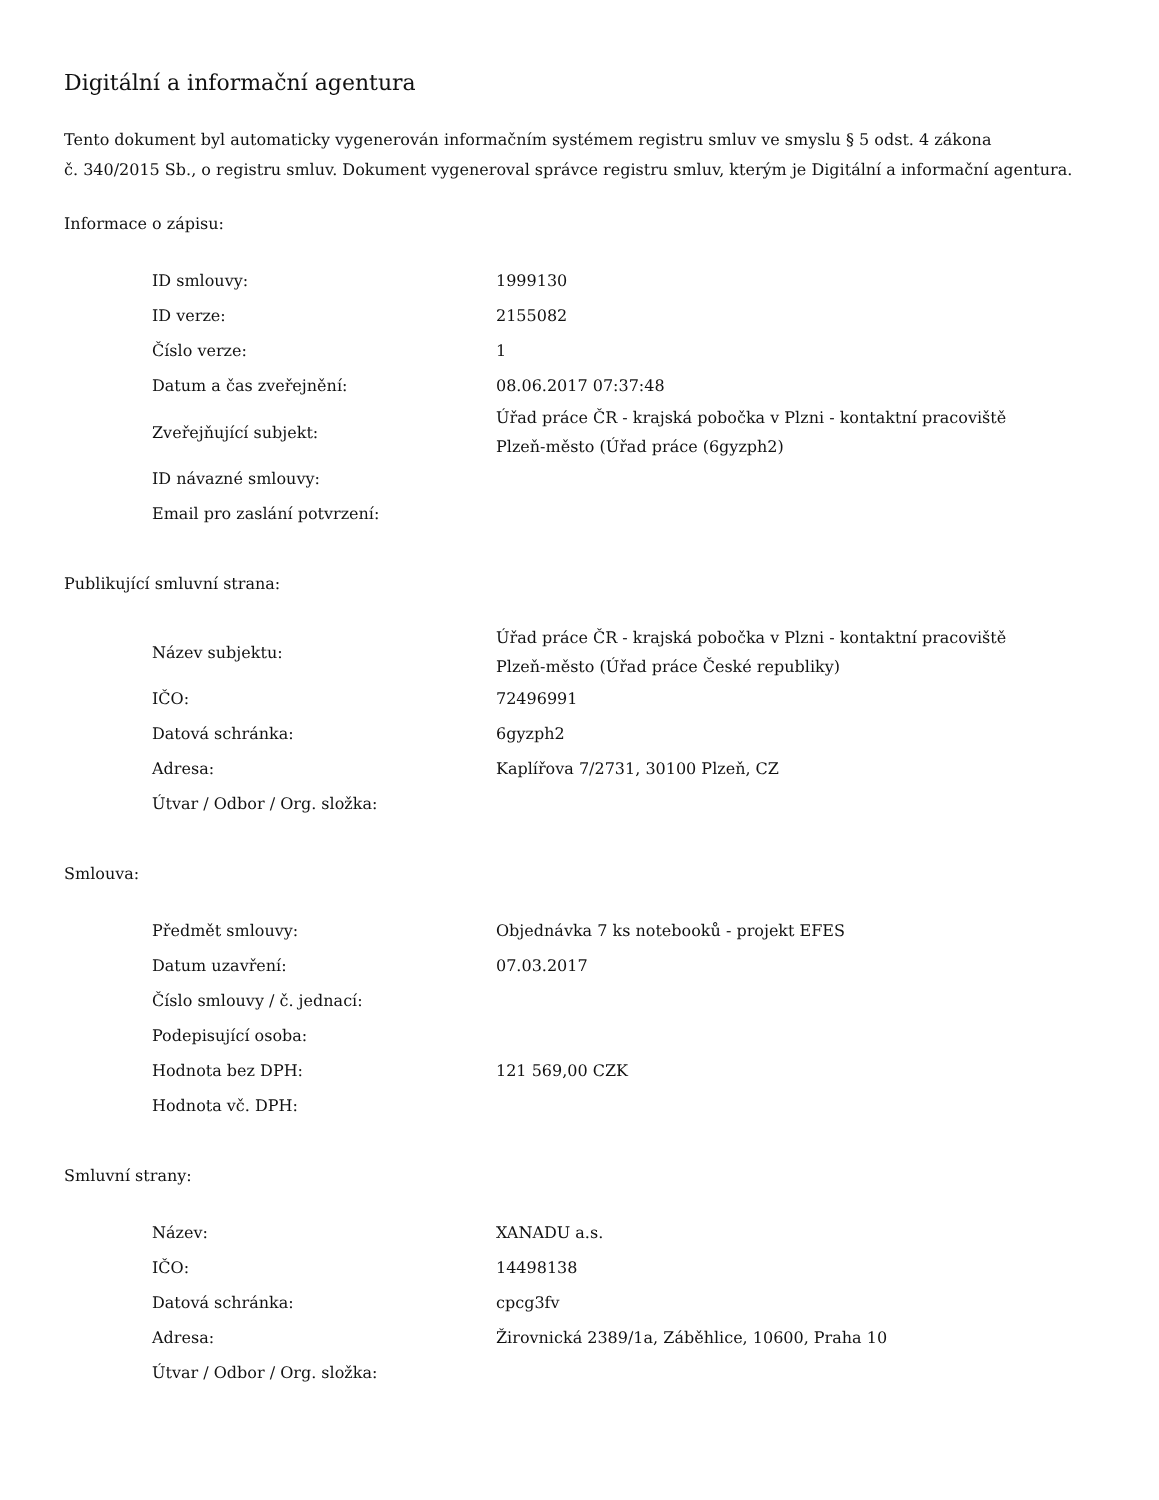Digitální a informační agentura
Tento dokument byl automaticky vygenerován informačním systémem registru smluv ve smyslu § 5 odst. 4 zákona
č. 340/2015 Sb., o registru smluv. Dokument vygeneroval správce registru smluv, kterým je Digitální a informační agentura.
Informace o zápisu:
| ID smlouvy: | 1999130 |
| ID verze: | 2155082 |
| Číslo verze: | 1 |
| Datum a čas zveřejnění: | 08.06.2017 07:37:48 |
| Zveřejňující subjekt: | Úřad práce ČR - krajská pobočka v Plzni - kontaktní pracoviště Plzeň-město (Úřad práce (6gyzph2) |
| ID návazné smlouvy: | |
| Email pro zaslání potvrzení: | |
Publikující smluvní strana:
| Název subjektu: | Úřad práce ČR - krajská pobočka v Plzni - kontaktní pracoviště Plzeň-město (Úřad práce České republiky) |
| IČO: | 72496991 |
| Datová schránka: | 6gyzph2 |
| Adresa: | Kaplířova 7/2731, 30100 Plzeň, CZ |
| Útvar / Odbor / Org. složka: | |
Smlouva:
| Předmět smlouvy: | Objednávka 7 ks notebooků - projekt EFES |
| Datum uzavření: | 07.03.2017 |
| Číslo smlouvy / č. jednací: | |
| Podepisující osoba: | |
| Hodnota bez DPH: | 121 569,00 CZK |
| Hodnota vč. DPH: | |
Smluvní strany:
| Název: | XANADU a.s. |
| IČO: | 14498138 |
| Datová schránka: | cpcg3fv |
| Adresa: | Žirovnická 2389/1a, Záběhlice, 10600, Praha 10 |
| Útvar / Odbor / Org. složka: | |